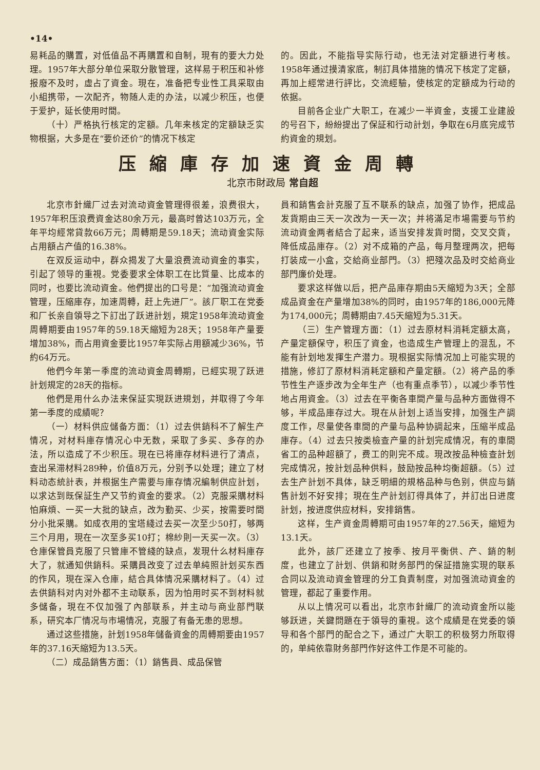•14•
易耗品的購置，对低值品不再購置和自制，現有的要大力处理。1957年大部分单位采取分散管理，这样易于积压和补修报廢不及时，虛占了資金。現在，准备把专业性工具采取由小組携带，一次配齐，物随人走的办法，以减少积压，也便于爱护，延长使用时間。
（十）严格执行核定的定額。几年来核定的定額缺乏实物根据，大多是在“要价还价”的情况下核定
的。因此，不能指导实际行动，也无法对定額进行考核。1958年通过摸清家底，制訂具体措施的情况下核定了定額，再加上經常进行評比，交流經驗，使核定的定額成为行动的依据。
目前各企业广大职工，在减少一半資金，支援工业建設的号召下，紛紛提出了保証和行动計划，争取在6月底完成节約資金的規划。
压縮庫存加速資金周轉
北京市財政局 常自超
北京市針織厂过去对流动資金管理得很差，浪费很大，1957年积压浪费資金达80余万元，最高时曾达103万元，全年平均經常貸款66万元；周轉期是59.18天；流动資金实际占用額占产值的16.38%。
在双反运动中，群众揭发了大量浪费流动資金的事实，引起了领导的重視。党委要求全体职工在比質量、比成本的同时，也要比流动資金。他們提出的口号是：“加强流动資金管理，压縮庫存，加速周轉，赶上先进厂”。該厂职工在党委和厂长亲自領导之下訂出了跃进計划，規定1958年流动資金周轉期要由1957年的59.18天縮短为28天；1958年产量要增加38%，而占用資金要比1957年实际占用額减少36%，节約64万元。
他們今年第一季度的流动資金周轉期，已經实現了跃进計划規定的28天的指标。
他們是用什么办法来保証实現跃进規划，并取得了今年第一季度的成績呢？
（一）材料供应儲备方面：（1）过去供銷科不了解生产情况，对材料庫存情况心中无数，采取了多买、多存的办法，所以造成了不少积压。現在已将庫存材料进行了清点，查出呆滞材料289种，价值8万元，分别予以处理；建立了材料动态統計表，并根据生产需要与庫存情况編制供应計划，以求达到既保証生产又节約資金的要求。（2）克服采購材料怕麻煩、一买一大批的缺点，改为勤买、少买，按需要时間分小批采購。如成衣用的宝塔綫过去买一次至少50打，够两三个月用，現在一次至多买10打；棉紗則一天买一次。（3）仓庫保管員克服了只管庫不管綫的缺点，发現什么材料庫存大了，就通知供銷科。采購員改变了过去单純照計划买东西的作风，現在深入仓庫，結合具体情况采購材料了。（4）过去供銷科对内对外都不主动联系，因为怕用时买不到材料就多儲备，現在不仅加强了內部联系，并主动与商业部門联系，研究本厂情况与市場情况，克服了有备无患的思想。
通过这些措施，計划1958年儲备資金的周轉期要由1957年的37.16天縮短为13.5天。
（二）成品銷售方面：（1）銷售員、成品保管
員和銷售会計克服了互不联系的缺点，加强了协作，把成品发貨期由三天一次改为一天一次；并将滿足市場需要与节約流动資金两者結合了起来，适当安排发貨时間，交叉交貨，降低成品庫存。（2）对不成箱的产品，每月整理两次，把每打装成一小盒，交給商业部門。（3）把殘次品及时交給商业部門廉价处理。
要求这样做以后，把产品庫存期由5天縮短为3天；全部成品資金在产量增加38%的同时，由1957年的186,000元降为174,000元；周轉期由7.45天縮短为5.31天。
（三）生产管理方面：（1）过去原材料消耗定額太高，产量定額保守，积压了資金，也造成生产管理上的混乱，不能有計划地发揮生产潜力。現根据实际情况加上可能实現的措施，修訂了原材料消耗定額和产量定額。（2）将产品的季节性生产逐步改为全年生产（也有重点季节），以减少季节性地占用資金。（3）过去在平衡各車間产量与品种方面做得不够，半成品庫存过大。現在从計划上适当安排，加强生产調度工作，尽量使各車間的产量与品种协調起来，压縮半成品庫存。（4）过去只按类檢查产量的計划完成情况，有的車間省工的品种超額了，费工的則完不成。現改按品种檢查計划完成情况，按計划品种供料，鼓励按品种均衡超額。（5）过去生产計划不具体，缺乏明細的規格品种与色别，供应与銷售計划不好安排；現在生产計划訂得具体了，并訂出日进度計划，按进度供应材料，安排銷售。
这样，生产資金周轉期可由1957年的27.56天，縮短为13.1天。
此外，該厂还建立了按季、按月平衡供、产、銷的制度，也建立了計划、供銷和財务部門的保証措施实現的联系合同以及流动資金管理的分工負責制度，对加强流动資金的管理，都起了重要作用。
从以上情况可以看出，北京市針織厂的流动資金所以能够跃进，关鍵問題在于領导的重視。这个成績是在党委的領导和各个部門的配合之下，通过广大职工的积极努力所取得的，单純依靠財务部門作好这件工作是不可能的。